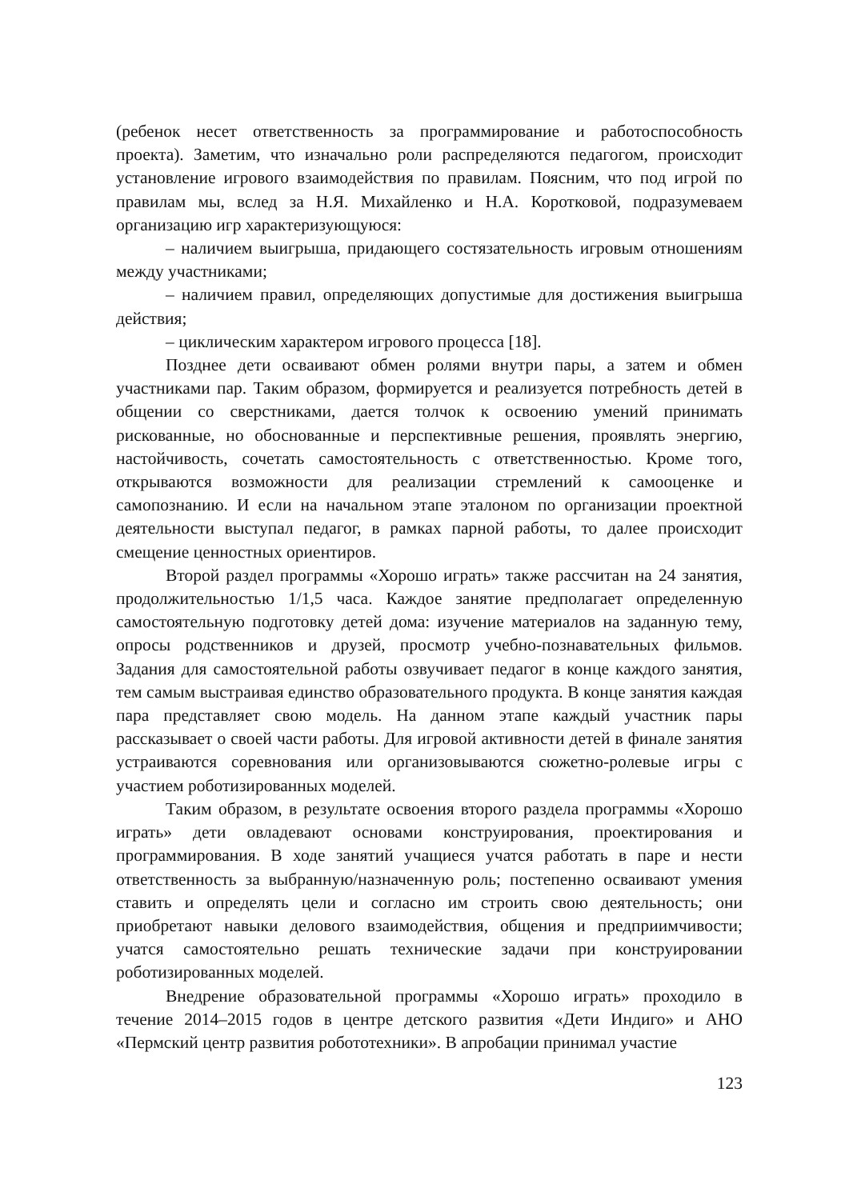(ребенок несет ответственность за программирование и работоспособность проекта). Заметим, что изначально роли распределяются педагогом, происходит установление игрового взаимодействия по правилам. Поясним, что под игрой по правилам мы, вслед за Н.Я. Михайленко и Н.А. Коротковой, подразумеваем организацию игр характеризующуюся:
– наличием выигрыша, придающего состязательность игровым отношениям между участниками;
– наличием правил, определяющих допустимые для достижения выигрыша действия;
– циклическим характером игрового процесса [18].
Позднее дети осваивают обмен ролями внутри пары, а затем и обмен участниками пар. Таким образом, формируется и реализуется потребность детей в общении со сверстниками, дается толчок к освоению умений принимать рискованные, но обоснованные и перспективные решения, проявлять энергию, настойчивость, сочетать самостоятельность с ответственностью. Кроме того, открываются возможности для реализации стремлений к самооценке и самопознанию. И если на начальном этапе эталоном по организации проектной деятельности выступал педагог, в рамках парной работы, то далее происходит смещение ценностных ориентиров.
Второй раздел программы «Хорошо играть» также рассчитан на 24 занятия, продолжительностью 1/1,5 часа. Каждое занятие предполагает определенную самостоятельную подготовку детей дома: изучение материалов на заданную тему, опросы родственников и друзей, просмотр учебно-познавательных фильмов. Задания для самостоятельной работы озвучивает педагог в конце каждого занятия, тем самым выстраивая единство образовательного продукта. В конце занятия каждая пара представляет свою модель. На данном этапе каждый участник пары рассказывает о своей части работы. Для игровой активности детей в финале занятия устраиваются соревнования или организовываются сюжетно-ролевые игры с участием роботизированных моделей.
Таким образом, в результате освоения второго раздела программы «Хорошо играть» дети овладевают основами конструирования, проектирования и программирования. В ходе занятий учащиеся учатся работать в паре и нести ответственность за выбранную/назначенную роль; постепенно осваивают умения ставить и определять цели и согласно им строить свою деятельность; они приобретают навыки делового взаимодействия, общения и предприимчивости; учатся самостоятельно решать технические задачи при конструировании роботизированных моделей.
Внедрение образовательной программы «Хорошо играть» проходило в течение 2014–2015 годов в центре детского развития «Дети Индиго» и АНО «Пермский центр развития робототехники». В апробации принимал участие
123